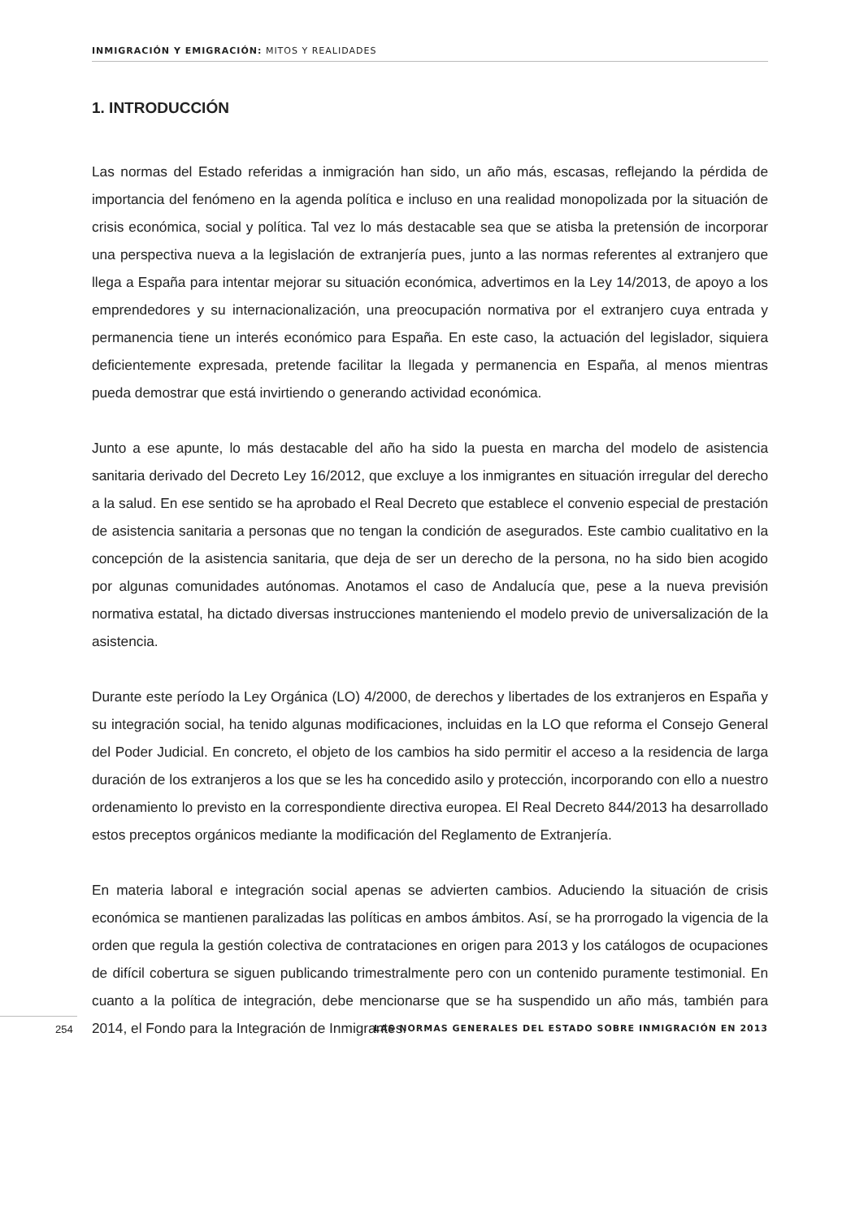INMIGRACIÓN Y EMIGRACIÓN: MITOS Y REALIDADES
1. INTRODUCCIÓN
Las normas del Estado referidas a inmigración han sido, un año más, escasas, reflejando la pérdida de importancia del fenómeno en la agenda política e incluso en una realidad monopolizada por la situación de crisis económica, social y política. Tal vez lo más destacable sea que se atisba la pretensión de incorporar una perspectiva nueva a la legislación de extranjería pues, junto a las normas referentes al extranjero que llega a España para intentar mejorar su situación económica, advertimos en la Ley 14/2013, de apoyo a los emprendedores y su internacionalización, una preocupación normativa por el extranjero cuya entrada y permanencia tiene un interés económico para España. En este caso, la actuación del legislador, siquiera deficientemente expresada, pretende facilitar la llegada y permanencia en España, al menos mientras pueda demostrar que está invirtiendo o generando actividad económica.
Junto a ese apunte, lo más destacable del año ha sido la puesta en marcha del modelo de asistencia sanitaria derivado del Decreto Ley 16/2012, que excluye a los inmigrantes en situación irregular del derecho a la salud. En ese sentido se ha aprobado el Real Decreto que establece el convenio especial de prestación de asistencia sanitaria a personas que no tengan la condición de asegurados. Este cambio cualitativo en la concepción de la asistencia sanitaria, que deja de ser un derecho de la persona, no ha sido bien acogido por algunas comunidades autónomas. Anotamos el caso de Andalucía que, pese a la nueva previsión normativa estatal, ha dictado diversas instrucciones manteniendo el modelo previo de universalización de la asistencia.
Durante este período la Ley Orgánica (LO) 4/2000, de derechos y libertades de los extranjeros en España y su integración social, ha tenido algunas modificaciones, incluidas en la LO que reforma el Consejo General del Poder Judicial. En concreto, el objeto de los cambios ha sido permitir el acceso a la residencia de larga duración de los extranjeros a los que se les ha concedido asilo y protección, incorporando con ello a nuestro ordenamiento lo previsto en la correspondiente directiva europea. El Real Decreto 844/2013 ha desarrollado estos preceptos orgánicos mediante la modificación del Reglamento de Extranjería.
En materia laboral e integración social apenas se advierten cambios. Aduciendo la situación de crisis económica se mantienen paralizadas las políticas en ambos ámbitos. Así, se ha prorrogado la vigencia de la orden que regula la gestión colectiva de contrataciones en origen para 2013 y los catálogos de ocupaciones de difícil cobertura se siguen publicando trimestralmente pero con un contenido puramente testimonial. En cuanto a la política de integración, debe mencionarse que se ha suspendido un año más, también para 2014, el Fondo para la Integración de Inmigrantes.
254 LAS NORMAS GENERALES DEL ESTADO SOBRE INMIGRACIÓN EN 2013